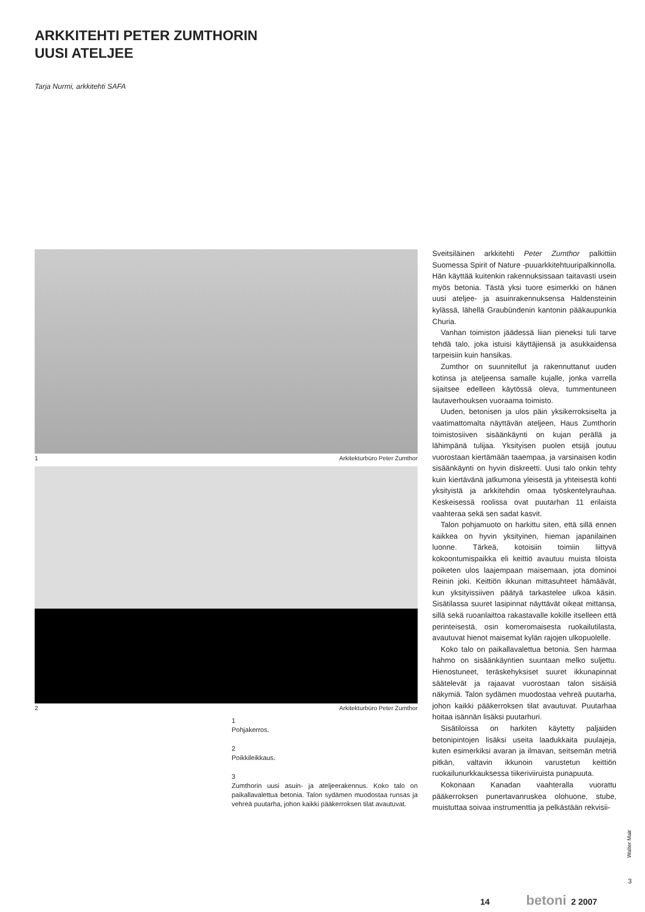ARKKITEHTI PETER ZUMTHORIN
UUSI ATELJEE
Tarja Nurmi, arkkitehti SAFA
1 Arkitekturbüro Peter Zumthor
2 Arkitekturbüro Peter Zumthor
1
Pohjakerros.
2
Poikkileikkaus.
3
Zumthorin uusi asuin- ja ateljeerakennus. Koko talo on paikallavalettua betonia. Talon sydämen muodostaa runsas ja vehreä puutarha, johon kaikki pääkerroksen tilat avautuvat.
Sveitsiläinen arkkitehti Peter Zumthor palkittiin Suomessa Spirit of Nature -puuarkkitehtuuripalkinnolla. Hän käyttää kuitenkin rakennuksissaan taitavasti usein myös betonia. Tästä yksi tuore esimerkki on hänen uusi ateljee- ja asuinrakennuksensa Haldensteinin kylässä, lähellä Graubündenin kantonin pääkaupunkia Churia.
Vanhan toimiston jäädessä liian pieneksi tuli tarve tehdä talo, joka istuisi käyttäjiensä ja asukkaidensa tarpeisiin kuin hansikas.
Zumthor on suunnitellut ja rakennuttanut uuden kotinsa ja ateljeensa samalle kujalle, jonka varrella sijaitsee edelleen käytössä oleva, tummentuneen lautaverhouksen vuoraama toimisto.
Uuden, betonisen ja ulos päin yksikerroksiselta ja vaatimattomalta näyttävän ateljeen, Haus Zumthorin toimistosiiven sisäänkäynti on kujan perällä ja lähimpänä tulijaa. Yksityisen puolen etsijä joutuu vuorostaan kiertämään taaempaa, ja varsinaisen kodin sisäänkäynti on hyvin diskreetti. Uusi talo onkin tehty kuin kiertävänä jatkumona yleisestä ja yhteisestä kohti yksityistä ja arkkitehdin omaa työskentelyrauhaa. Keskeisessä roolissa ovat puutarhan 11 erilaista vaahteraa sekä sen sadat kasvit.
Talon pohjamuoto on harkittu siten, että sillä ennen kaikkea on hyvin yksityinen, hieman japanilainen luonne. Tärkeä, kotoisiin toimiin liittyvä kokoontumispaikka eli keittiö avautuu muista tiloista poiketen ulos laajempaan maisemaan, jota dominoi Reinin joki. Keittiön ikkunan mittasuhteet hämäävät, kun yksityissiiven päätyä tarkastelee ulkoa käsin. Sisätilassa suuret lasipinnat näyttävät oikeat mittansa, sillä sekä ruoanlaittoa rakastavalle kokille itselleen että perinteisestä, osin komeromaisesta ruokailutilasta, avautuvat hienot maisemat kylän rajojen ulkopuolelle.
Koko talo on paikallavalettua betonia. Sen harmaa hahmo on sisäänkäyntien suuntaan melko suljettu. Hienostuneet, teräskehyksiset suuret ikkunapinnat säätelevät ja rajaavat vuorostaan talon sisäisiä näkymiä. Talon sydämen muodostaa vehreä puutarha, johon kaikki pääkerroksen tilat avautuvat. Puutarhaa hoitaa isännän lisäksi puutarhuri.
Sisätiloissa on harkiten käytetty paljaiden betonipintojen lisäksi useita laadukkaita puulajeja, kuten esimerkiksi avaran ja ilmavan, seitsemän metriä pitkän, valtavin ikkunoin varustetun keittiön ruokailunurkkauksessa tiikeriviiruista punapuuta.
Kokonaan Kanadan vaahteralla vuorattu pääkerroksen punertavanruskea olohuone, stube, muistuttaa soivaa instrumenttia ja pelkästään rekvisii-
Walter Mair
3
14 betoni 2 2007